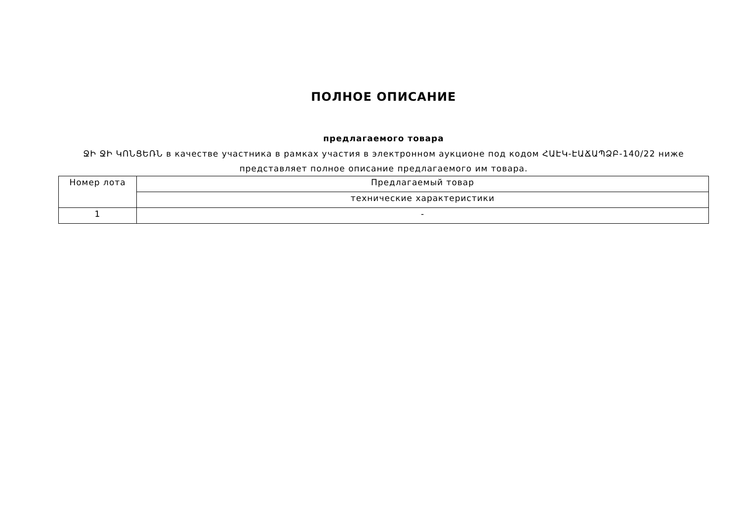ПОЛНОЕ ОПИСАНИЕ
предлагаемого товара
ՋԻ ՋԻ ԿՈՆՑԵՌՆ в качестве участника в рамках участия в электронном аукционе под кодом ՀԱԷԿ-ԷԱՃԱՊՁԲ-140/22 ниже представляет полное описание предлагаемого им товара.
| Номер лота | Предлагаемый товар |
| | технические характеристики |
| 1 | - |